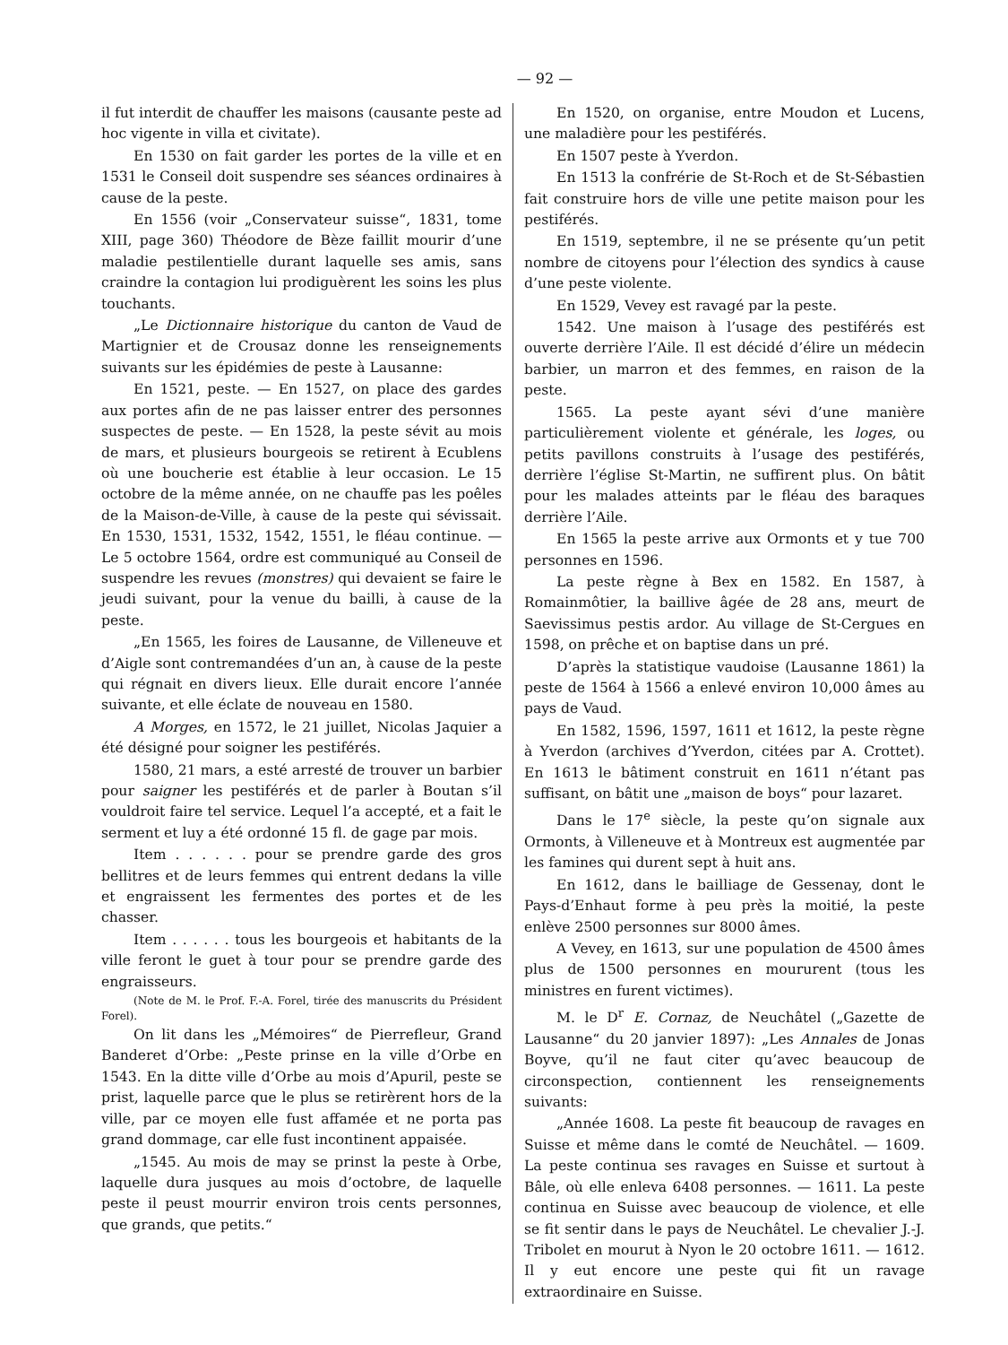— 92 —
il fut interdit de chauffer les maisons (causante peste ad hoc vigente in villa et civitate).
En 1530 on fait garder les portes de la ville et en 1531 le Conseil doit suspendre ses séances ordinaires à cause de la peste.
En 1556 (voir „Conservateur suisse“, 1831, tome XIII, page 360) Théodore de Bèze faillit mourir d’une maladie pestilentielle durant laquelle ses amis, sans craindre la contagion lui prodiguèrent les soins les plus touchants.
„Le Dictionnaire historique du canton de Vaud de Martignier et de Crousaz donne les renseignements suivants sur les épidémies de peste à Lausanne:
En 1521, peste. — En 1527, on place des gardes aux portes afin de ne pas laisser entrer des personnes suspectes de peste. — En 1528, la peste sévit au mois de mars, et plusieurs bourgeois se retirent à Ecublens où une boucherie est établie à leur occasion. Le 15 octobre de la même année, on ne chauffe pas les poêles de la Maison-de-Ville, à cause de la peste qui sévissait. En 1530, 1531, 1532, 1542, 1551, le fléau continue. — Le 5 octobre 1564, ordre est communiqué au Conseil de suspendre les revues (monstres) qui devaient se faire le jeudi suivant, pour la venue du bailli, à cause de la peste.
„En 1565, les foires de Lausanne, de Villeneuve et d’Aigle sont contremandées d’un an, à cause de la peste qui régnait en divers lieux. Elle durait encore l’année suivante, et elle éclate de nouveau en 1580.
A Morges, en 1572, le 21 juillet, Nicolas Jaquier a été désigné pour soigner les pestiférés.
1580, 21 mars, a esté arresté de trouver un barbier pour saigner les pestiférés et de parler à Boutan s’il vouldroit faire tel service. Lequel l’a accepté, et a fait le serment et luy a été ordonné 15 fl. de gage par mois.
Item . . . . . . pour se prendre garde des gros bellitres et de leurs femmes qui entrent dedans la ville et engraissent les fermentes des portes et de les chasser.
Item . . . . . . tous les bourgeois et habitants de la ville feront le guet à tour pour se prendre garde des engraisseurs.
(Note de M. le Prof. F.-A. Forel, tirée des manuscrits du Président Forel).
On lit dans les „Mémoires“ de Pierrefleur, Grand Banderet d’Orbe: „Peste prinse en la ville d’Orbe en 1543. En la ditte ville d’Orbe au mois d’Apuril, peste se prist, laquelle parce que le plus se retirèrent hors de la ville, par ce moyen elle fust affamée et ne porta pas grand dommage, car elle fust incontinent appaisée.
„1545. Au mois de may se prinst la peste à Orbe, laquelle dura jusques au mois d’octobre, de laquelle peste il peust mourrir environ trois cents personnes, que grands, que petits.“
En 1520, on organise, entre Moudon et Lucens, une maladière pour les pestiférés.
En 1507 peste à Yverdon.
En 1513 la confrérie de St-Roch et de St-Sébastien fait construire hors de ville une petite maison pour les pestiférés.
En 1519, septembre, il ne se présente qu’un petit nombre de citoyens pour l’élection des syndics à cause d’une peste violente.
En 1529, Vevey est ravagé par la peste.
1542. Une maison à l’usage des pestiférés est ouverte derrière l’Aile. Il est décidé d’élire un médecin barbier, un marron et des femmes, en raison de la peste.
1565. La peste ayant sévi d’une manière particulièrement violente et générale, les loges, ou petits pavillons construits à l’usage des pestiférés, derrière l’église St-Martin, ne suffirent plus. On bâtit pour les malades atteints par le fléau des baraques derrière l’Aile.
En 1565 la peste arrive aux Ormonts et y tue 700 personnes en 1596.
La peste règne à Bex en 1582. En 1587, à Romainmôtier, la baillive âgée de 28 ans, meurt de Saevissimus pestis ardor. Au village de St-Cergues en 1598, on prêche et on baptise dans un pré.
D’après la statistique vaudoise (Lausanne 1861) la peste de 1564 à 1566 a enlevé environ 10,000 âmes au pays de Vaud.
En 1582, 1596, 1597, 1611 et 1612, la peste règne à Yverdon (archives d’Yverdon, citées par A. Crottet). En 1613 le bâtiment construit en 1611 n’étant pas suffisant, on bâtit une „maison de boys“ pour lazaret.
Dans le 17<sup>e</sup> siècle, la peste qu’on signale aux Ormonts, à Villeneuve et à Montreux est augmentée par les famines qui durent sept à huit ans.
En 1612, dans le bailliage de Gessenay, dont le Pays-d’Enhaut forme à peu près la moitié, la peste enlève 2500 personnes sur 8000 âmes.
A Vevey, en 1613, sur une population de 4500 âmes plus de 1500 personnes en moururent (tous les ministres en furent victimes).
M. le D<sup>r</sup> E. Cornaz, de Neuchâtel („Gazette de Lausanne“ du 20 janvier 1897): „Les Annales de Jonas Boyve, qu’il ne faut citer qu’avec beaucoup de circonspection, contiennent les renseignements suivants:
„Année 1608. La peste fit beaucoup de ravages en Suisse et même dans le comté de Neuchâtel. — 1609. La peste continua ses ravages en Suisse et surtout à Bâle, où elle enleva 6408 personnes. — 1611. La peste continua en Suisse avec beaucoup de violence, et elle se fit sentir dans le pays de Neuchâtel. Le chevalier J.-J. Tribolet en mourut à Nyon le 20 octobre 1611. — 1612. Il y eut encore une peste qui fit un ravage extraordinaire en Suisse.